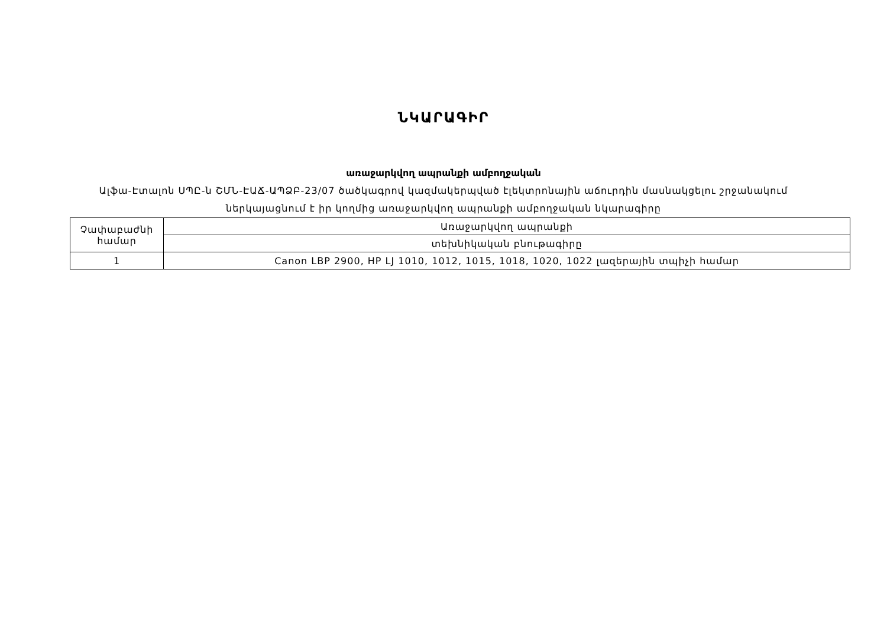ՆԿԱՐԱԳԻՐ
առաջարկվող ապրանքի ամբողջական
Ալֆա-Էտալոն ՍՊԸ-ն ՇՄՆ-ԷԱՃ-ԱՊՁԲ-23/07 ծածկագրով կազմակերպված էլեկտրոնային աճուրդին մասնակցելու շրջանակում
ներկայացնում է իր կողմից առաջարկվող ապրանքի ամբողջական նկարագիրը
| Չափաբաժնի համար | Առաջարկվող ապրանքի |
| | տեխնիկական բնութագիրը |
| 1 | Canon LBP 2900, HP LJ 1010, 1012, 1015, 1018, 1020, 1022 լազերային տպիչի համար |